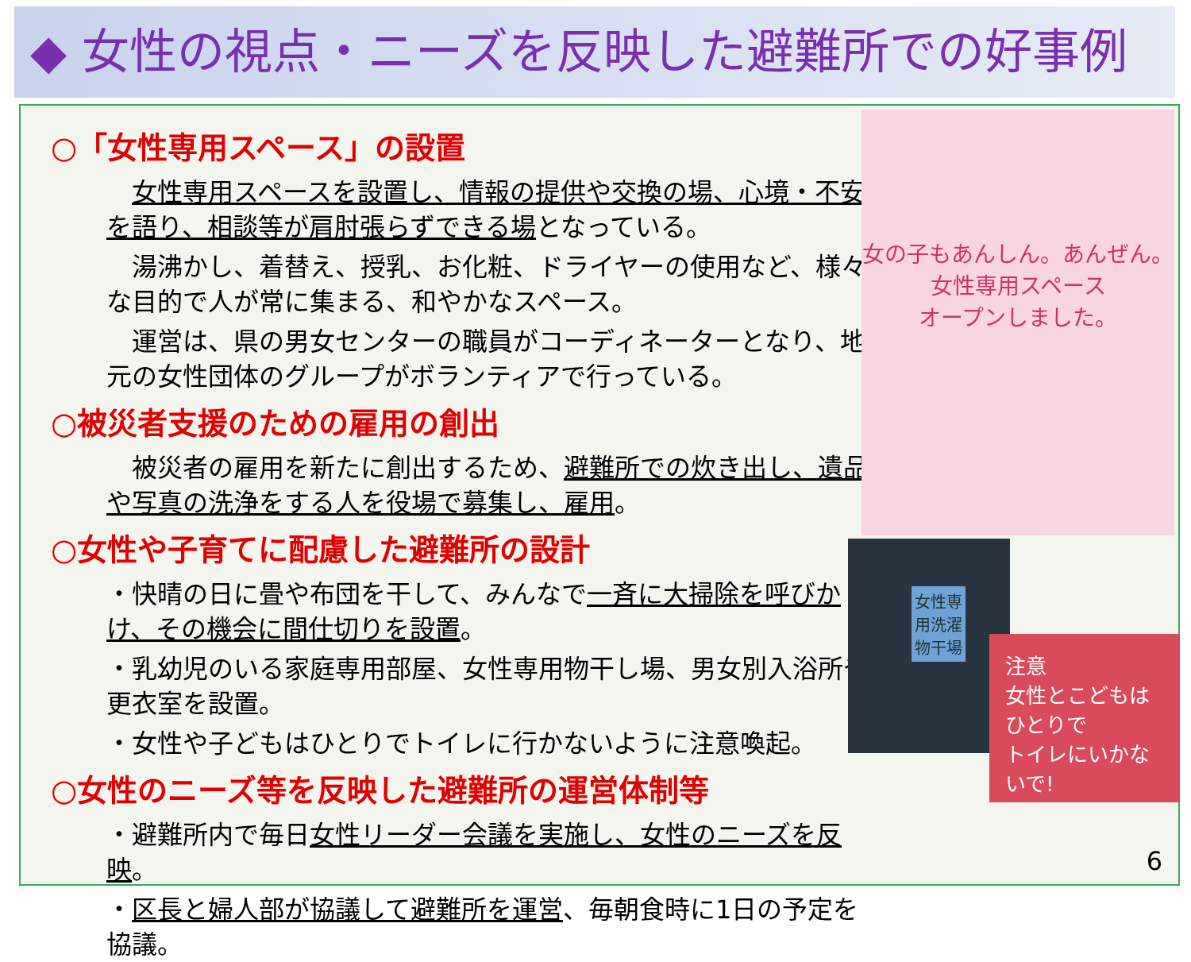◆ 女性の視点・ニーズを反映した避難所での好事例
○「女性専用スペース」の設置
　女性専用スペースを設置し、情報の提供や交換の場、心境・不安を語り、相談等が肩肘張らずできる場となっている。
　湯沸かし、着替え、授乳、お化粧、ドライヤーの使用など、様々な目的で人が常に集まる、和やかなスペース。
　運営は、県の男女センターの職員がコーディネーターとなり、地元の女性団体のグループがボランティアで行っている。
○被災者支援のための雇用の創出
　被災者の雇用を新たに創出するため、避難所での炊き出し、遺品や写真の洗浄をする人を役場で募集し、雇用。
○女性や子育てに配慮した避難所の設計
・快晴の日に畳や布団を干して、みんなで一斉に大掃除を呼びかけ、その機会に間仕切りを設置。
・乳幼児のいる家庭専用部屋、女性専用物干し場、男女別入浴所や更衣室を設置。
・女性や子どもはひとりでトイレに行かないように注意喚起。
○女性のニーズ等を反映した避難所の運営体制等
・避難所内で毎日女性リーダー会議を実施し、女性のニーズを反映。
・区長と婦人部が協議して避難所を運営、毎朝食時に1日の予定を協議。
6
女の子もあんしん。あんぜん。
女性専用スペース
オープンしました。
女性専用洗濯物干場
注意
女性とこどもは
ひとりで
トイレにいかないで!